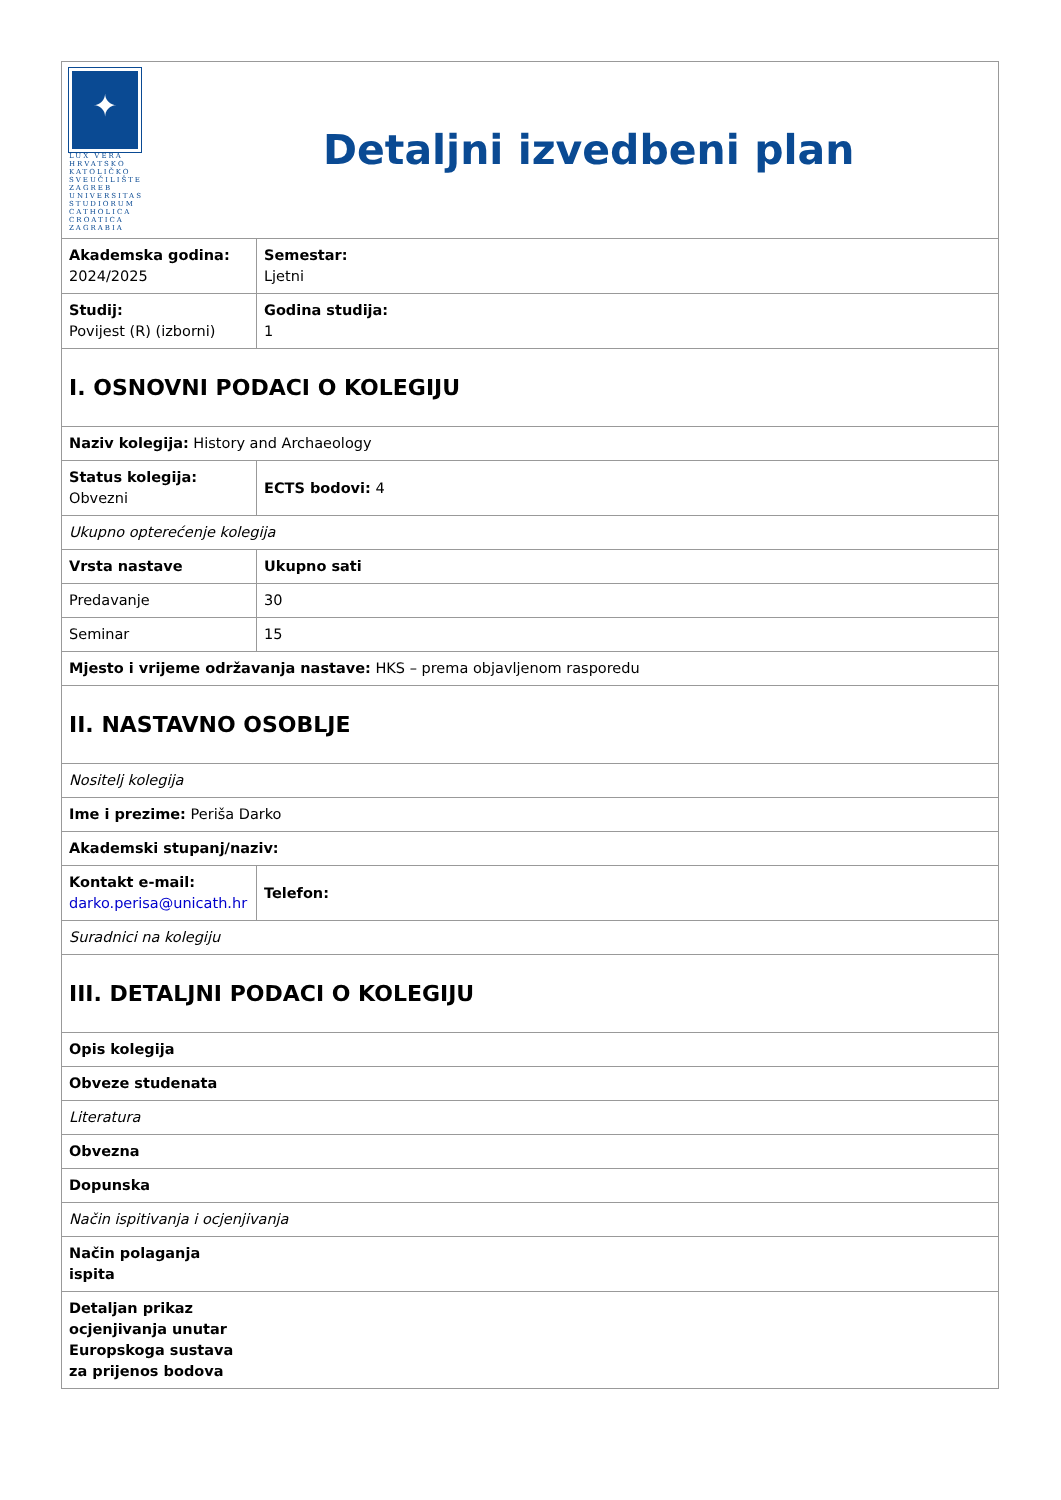| ✦ LUX VERA HRVATSKO KATOLIČKO SVEUČILIŠTE ZAGREB UNIVERSITAS STUDIORUM CATHOLICA CROATICA ZAGRABIA Detaljni izvedbeni plan | |
| Akademska godina: 2024/2025 | Semestar: Ljetni |
| Studij: Povijest (R) (izborni) | Godina studija: 1 |
| I. OSNOVNI PODACI O KOLEGIJU | |
| Naziv kolegija: History and Archaeology | |
| Status kolegija: Obvezni | ECTS bodovi: 4 |
| Ukupno opterećenje kolegija | |
| Vrsta nastave | Ukupno sati |
| Predavanje | 30 |
| Seminar | 15 |
| Mjesto i vrijeme održavanja nastave: HKS – prema objavljenom rasporedu | |
| II. NASTAVNO OSOBLJE | |
| Nositelj kolegija | |
| Ime i prezime: Periša Darko | |
| Akademski stupanj/naziv: | |
| Kontakt e-mail: darko.perisa@unicath.hr | Telefon: |
| Suradnici na kolegiju | |
| III. DETALJNI PODACI O KOLEGIJU | |
| Opis kolegija | |
| Obveze studenata | |
| Literatura | |
| Obvezna | |
| Dopunska | |
| Način ispitivanja i ocjenjivanja | |
| Način polaganja ispita | |
| Detaljan prikaz ocjenjivanja unutar Europskoga sustava za prijenos bodova | |